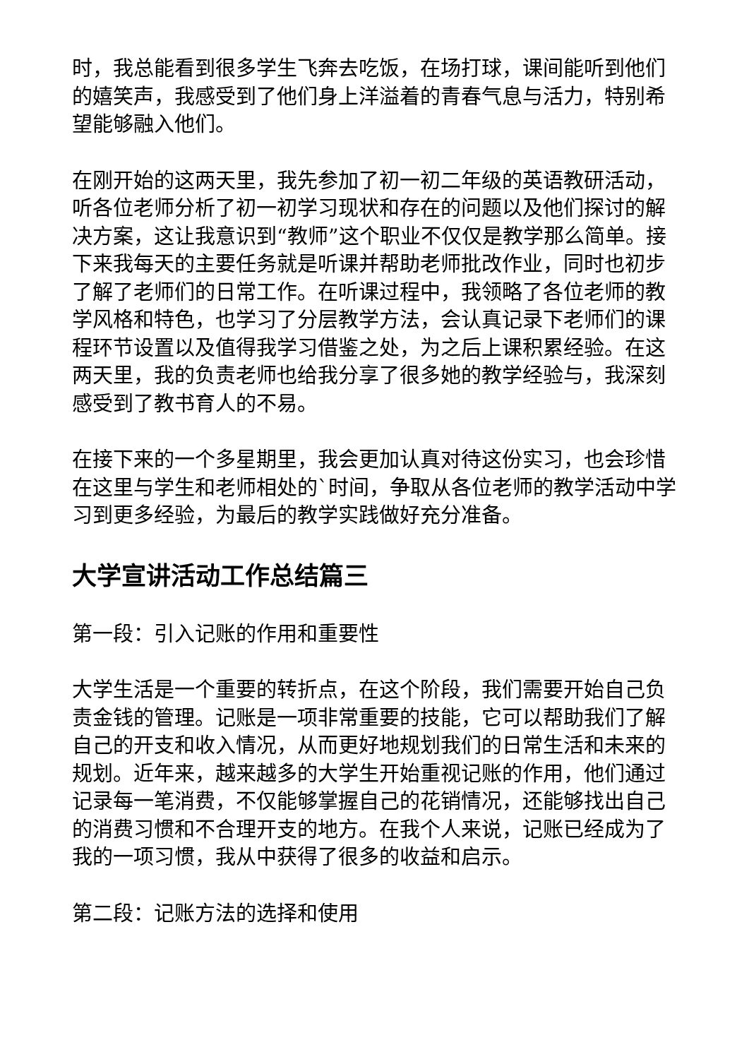时，我总能看到很多学生飞奔去吃饭，在场打球，课间能听到他们的嬉笑声，我感受到了他们身上洋溢着的青春气息与活力，特别希望能够融入他们。
在刚开始的这两天里，我先参加了初一初二年级的英语教研活动，听各位老师分析了初一初学习现状和存在的问题以及他们探讨的解决方案，这让我意识到“教师”这个职业不仅仅是教学那么简单。接下来我每天的主要任务就是听课并帮助老师批改作业，同时也初步了解了老师们的日常工作。在听课过程中，我领略了各位老师的教学风格和特色，也学习了分层教学方法，会认真记录下老师们的课程环节设置以及值得我学习借鉴之处，为之后上课积累经验。在这两天里，我的负责老师也给我分享了很多她的教学经验与，我深刻感受到了教书育人的不易。
在接下来的一个多星期里，我会更加认真对待这份实习，也会珍惜在这里与学生和老师相处的`时间，争取从各位老师的教学活动中学习到更多经验，为最后的教学实践做好充分准备。
大学宣讲活动工作总结篇三
第一段：引入记账的作用和重要性
大学生活是一个重要的转折点，在这个阶段，我们需要开始自己负责金钱的管理。记账是一项非常重要的技能，它可以帮助我们了解自己的开支和收入情况，从而更好地规划我们的日常生活和未来的规划。近年来，越来越多的大学生开始重视记账的作用，他们通过记录每一笔消费，不仅能够掌握自己的花销情况，还能够找出自己的消费习惯和不合理开支的地方。在我个人来说，记账已经成为了我的一项习惯，我从中获得了很多的收益和启示。
第二段：记账方法的选择和使用